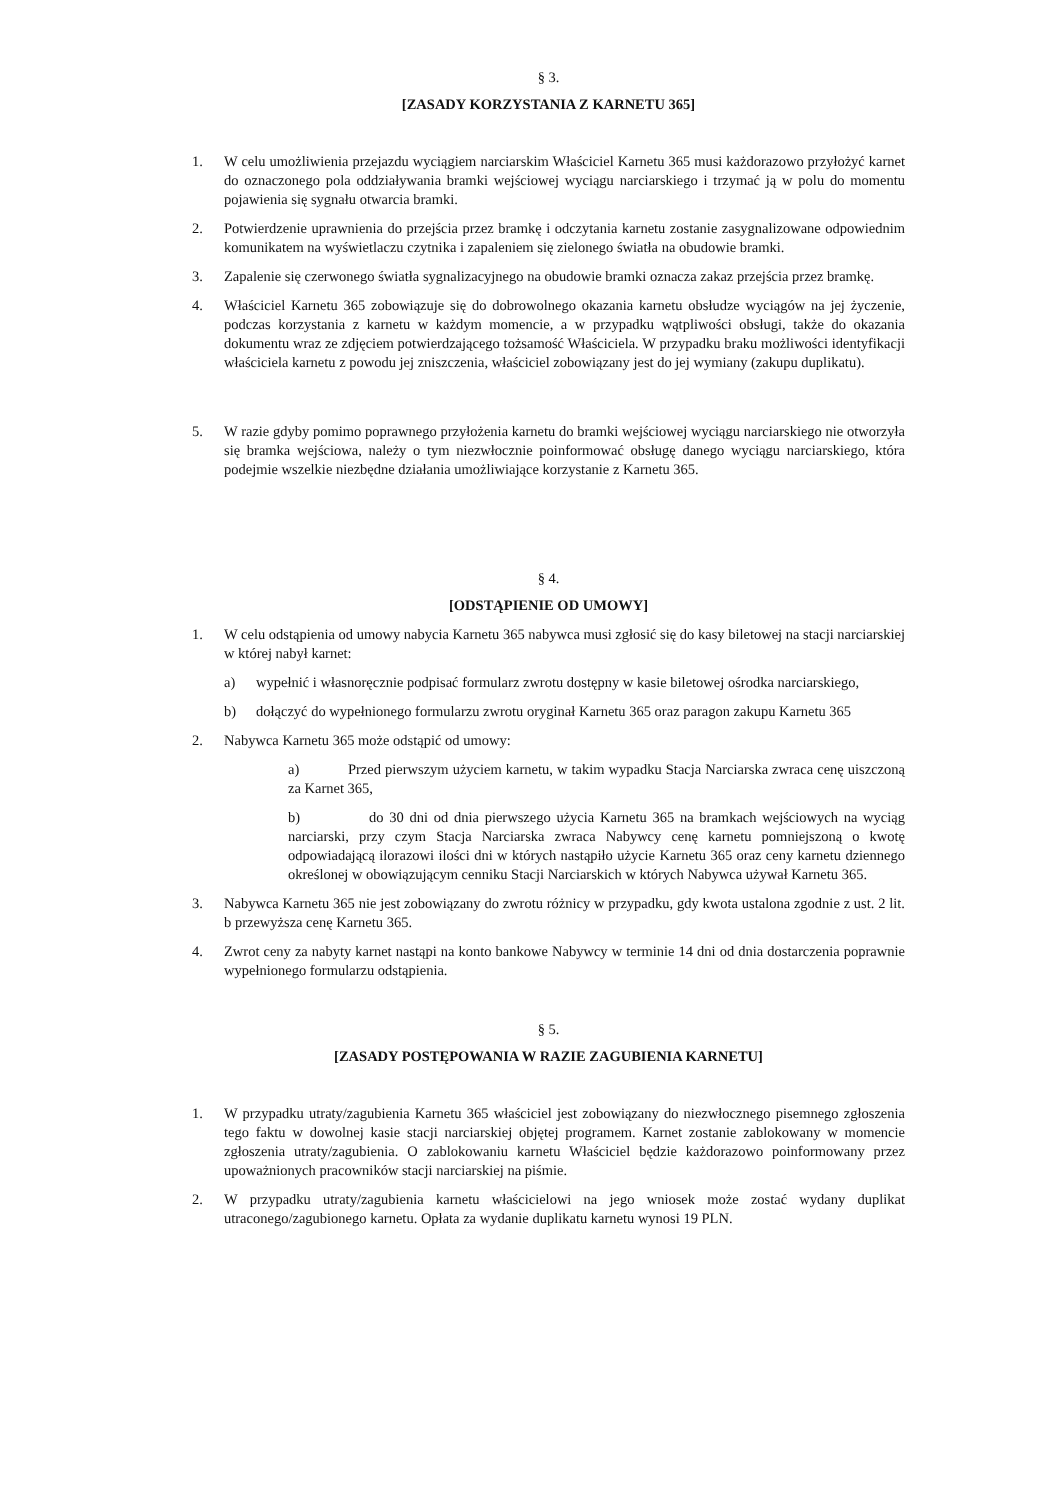§ 3.
[ZASADY KORZYSTANIA Z KARNETU 365]
1. W celu umożliwienia przejazdu wyciągiem narciarskim Właściciel Karnetu 365 musi każdorazowo przyłożyć karnet do oznaczonego pola oddziaływania bramki wejściowej wyciągu narciarskiego i trzymać ją w polu do momentu pojawienia się sygnału otwarcia bramki.
2. Potwierdzenie uprawnienia do przejścia przez bramkę i odczytania karnetu zostanie zasygnalizowane odpowiednim komunikatem na wyświetlaczu czytnika i zapaleniem się zielonego światła na obudowie bramki.
3. Zapalenie się czerwonego światła sygnalizacyjnego na obudowie bramki oznacza zakaz przejścia przez bramkę.
4. Właściciel Karnetu 365 zobowiązuje się do dobrowolnego okazania karnetu obsłudze wyciągów na jej życzenie, podczas korzystania z karnetu w każdym momencie, a w przypadku wątpliwości obsługi, także do okazania dokumentu wraz ze zdjęciem potwierdzającego tożsamość Właściciela. W przypadku braku możliwości identyfikacji właściciela karnetu z powodu jej zniszczenia, właściciel zobowiązany jest do jej wymiany (zakupu duplikatu).
5. W razie gdyby pomimo poprawnego przyłożenia karnetu do bramki wejściowej wyciągu narciarskiego nie otworzyła się bramka wejściowa, należy o tym niezwłocznie poinformować obsługę danego wyciągu narciarskiego, która podejmie wszelkie niezbędne działania umożliwiające korzystanie z Karnetu 365.
§ 4.
[ODSTĄPIENIE OD UMOWY]
1. W celu odstąpienia od umowy nabycia Karnetu 365 nabywca musi zgłosić się do kasy biletowej na stacji narciarskiej w której nabył karnet:
a) wypełnić i własnoręcznie podpisać formularz zwrotu dostępny w kasie biletowej ośrodka narciarskiego,
b) dołączyć do wypełnionego formularzu zwrotu oryginał Karnetu 365 oraz paragon zakupu Karnetu 365
2. Nabywca Karnetu 365 może odstąpić od umowy:
a) Przed pierwszym użyciem karnetu, w takim wypadku Stacja Narciarska zwraca cenę uiszczoną za Karnet 365,
b) do 30 dni od dnia pierwszego użycia Karnetu 365 na bramkach wejściowych na wyciąg narciarski, przy czym Stacja Narciarska zwraca Nabywcy cenę karnetu pomniejszoną o kwotę odpowiadającą ilorazowi ilości dni w których nastąpiło użycie Karnetu 365 oraz ceny karnetu dziennego określonej w obowiązującym cenniku Stacji Narciarskich w których Nabywca używał Karnetu 365.
3. Nabywca Karnetu 365 nie jest zobowiązany do zwrotu różnicy w przypadku, gdy kwota ustalona zgodnie z ust. 2 lit. b przewyższa cenę Karnetu 365.
4. Zwrot ceny za nabyty karnet nastąpi na konto bankowe Nabywcy w terminie 14 dni od dnia dostarczenia poprawnie wypełnionego formularzu odstąpienia.
§ 5.
[ZASADY POSTĘPOWANIA W RAZIE ZAGUBIENIA KARNETU]
1. W przypadku utraty/zagubienia Karnetu 365 właściciel jest zobowiązany do niezwłocznego pisemnego zgłoszenia tego faktu w dowolnej kasie stacji narciarskiej objętej programem. Karnet zostanie zablokowany w momencie zgłoszenia utraty/zagubienia. O zablokowaniu karnetu Właściciel będzie każdorazowo poinformowany przez upoważnionych pracowników stacji narciarskiej na piśmie.
2. W przypadku utraty/zagubienia karnetu właścicielowi na jego wniosek może zostać wydany duplikat utraconego/zagubionego karnetu. Opłata za wydanie duplikatu karnetu wynosi 19 PLN.